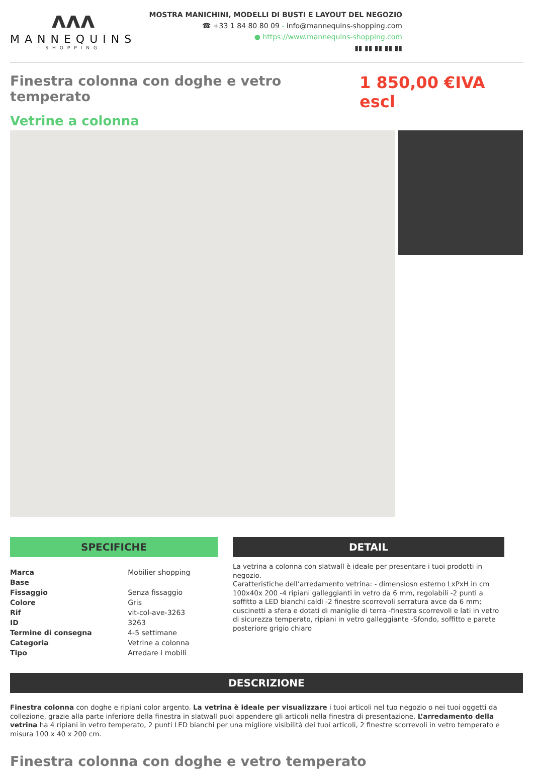ʌʌʌ
MANNEQUINS
SHOPPING
MOSTRA MANICHINI, MODELLI DI BUSTI E LAYOUT DEL NEGOZIO
☎ +33 1 84 80 80 09 - info@mannequins-shopping.com
● https://www.mannequins-shopping.com
▮▮ ▮▮ ▮▮ ▮▮ ▮▮
Finestra colonna con doghe e vetro temperato
1 850,00 €IVA escl
Vetrine a colonna
SPECIFICHE
| Marca | Mobilier shopping |
| Base | |
| Fissaggio | Senza fissaggio |
| Colore | Gris |
| Rif | vit-col-ave-3263 |
| ID | 3263 |
| Termine di consegna | 4-5 settimane |
| Categoria | Vetrine a colonna |
| Tipo | Arredare i mobili |
DETAIL
La vetrina a colonna con slatwall è ideale per presentare i tuoi prodotti in negozio.
Caratteristiche dell’arredamento vetrina: - dimensiosn esterno LxPxH in cm 100x40x 200 -4 ripiani galleggianti in vetro da 6 mm, regolabili -2 punti a soffitto a LED bianchi caldi -2 finestre scorrevoli serratura avce da 6 mm; cuscinetti a sfera e dotati di maniglie di terra -finestra scorrevoli e lati in vetro di sicurezza temperato, ripiani in vetro galleggiante -Sfondo, soffitto e parete posteriore grigio chiaro
DESCRIZIONE
Finestra colonna con doghe e ripiani color argento. La vetrina è ideale per visualizzare i tuoi articoli nel tuo negozio o nei tuoi oggetti da collezione, grazie alla parte inferiore della finestra in slatwall puoi appendere gli articoli nella finestra di presentazione. L’arredamento della vetrina ha 4 ripiani in vetro temperato, 2 punti LED bianchi per una migliore visibilità dei tuoi articoli, 2 finestre scorrevoli in vetro temperato e misura 100 x 40 x 200 cm.
Finestra colonna con doghe e vetro temperato